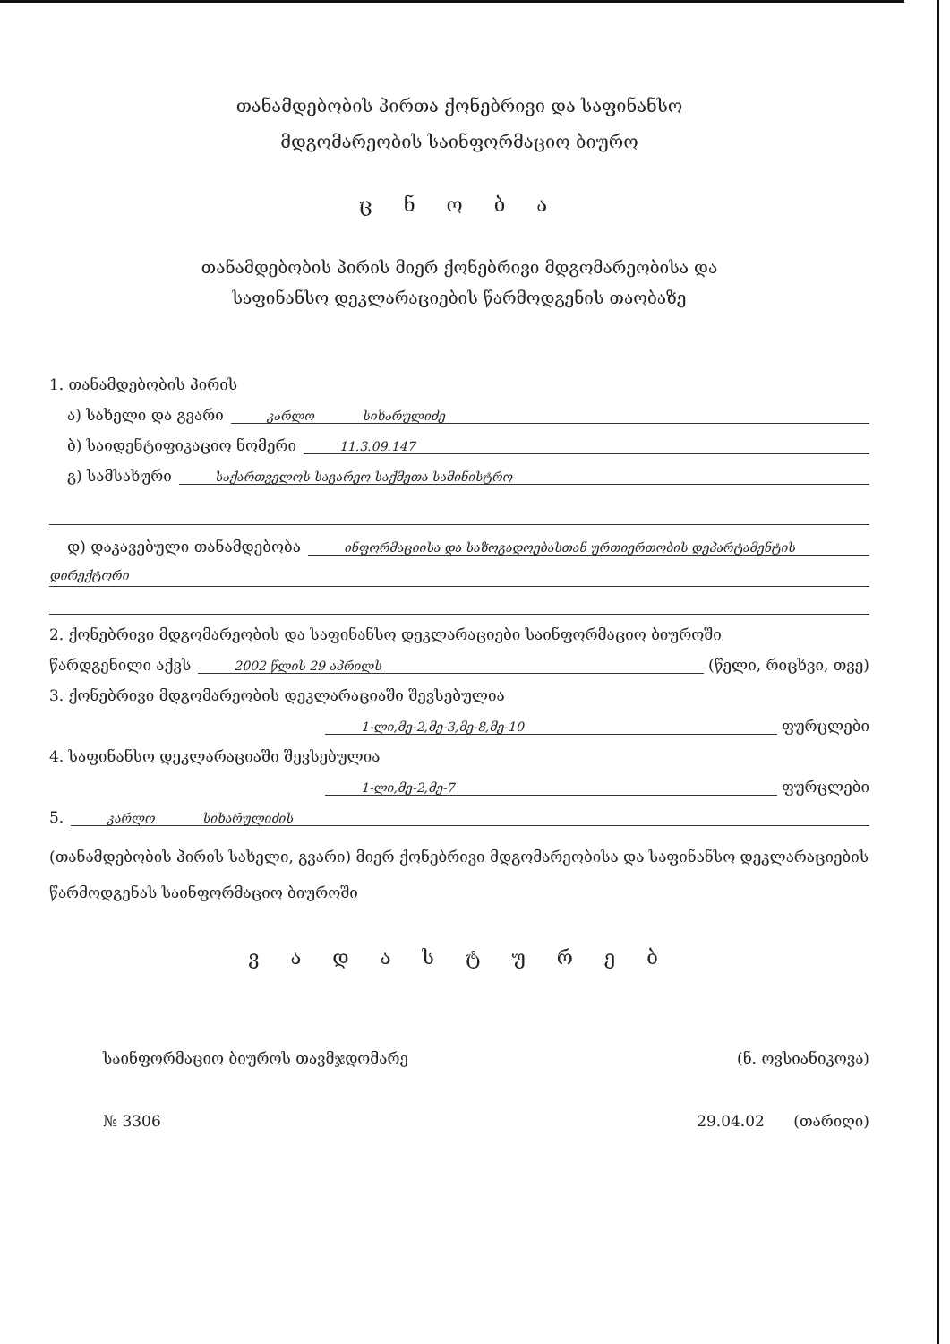თანამდებობის პირთა ქონებრივი და საფინანსო
მდგომარეობის საინფორმაციო ბიურო
ც ნ ო ბ ა
თანამდებობის პირის მიერ ქონებრივი მდგომარეობისა და
საფინანსო დეკლარაციების წარმოდგენის თაობაზე
1. თანამდებობის პირის
ა) სახელი და გვარი კარლო სიხარულიძე
ბ) საიდენტიფიკაციო ნომერი 11.3.09.147
გ) სამსახური საქართველოს საგარეო საქმეთა სამინისტრო
დ) დაკავებული თანამდებობა ინფორმაციისა და საზოგადოებასთან ურთიერთობის დეპარტამენტის
დირექტორი
2. ქონებრივი მდგომარეობის და საფინანსო დეკლარაციები საინფორმაციო ბიუროში
წარდგენილი აქვს 2002 წლის 29 აპრილს (წელი, რიცხვი, თვე)
3. ქონებრივი მდგომარეობის დეკლარაციაში შევსებულია
1-ლი,მე-2,მე-3,მე-8,მე-10 ფურცლები
4. საფინანსო დეკლარაციაში შევსებულია
1-ლი,მე-2,მე-7 ფურცლები
5. კარლო სიხარულიძის
(თანამდებობის პირის სახელი, გვარი) მიერ ქონებრივი მდგომარეობისა და საფინანსო დეკლარაციების წარმოდგენას საინფორმაციო ბიუროში
ვ ა დ ა ს ტ უ რ ე ბ
საინფორმაციო ბიუროს თავმჯდომარე (ნ. ოვსიანიკოვა)
№ 3306 29.04.02 (თარიღი)